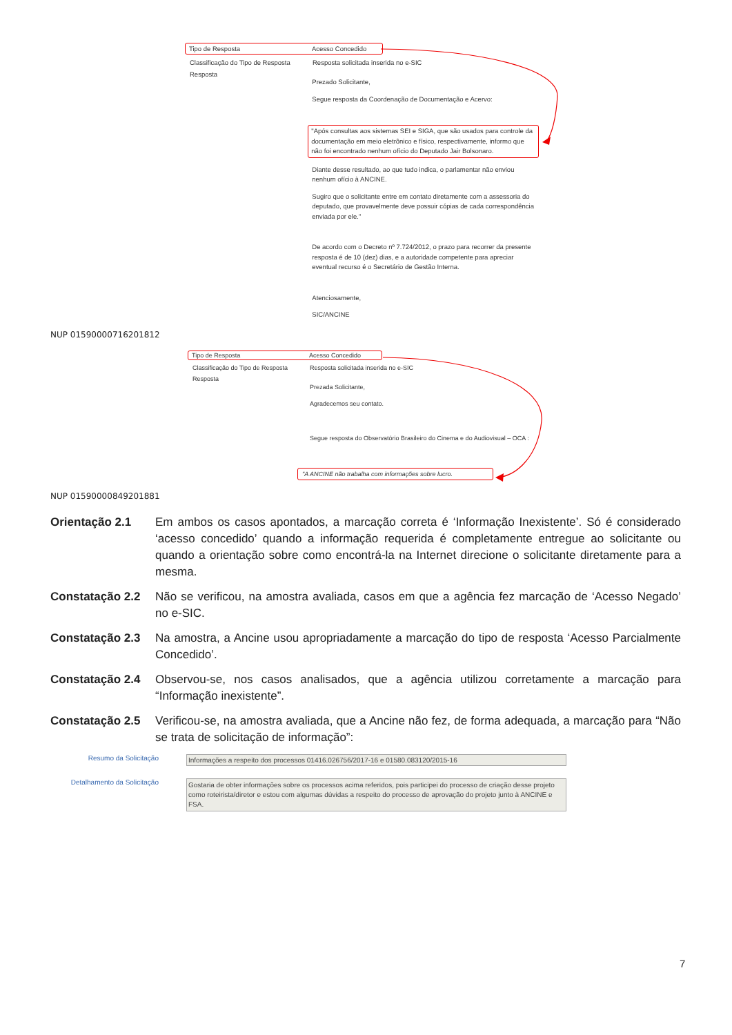Tipo de Resposta Acesso Concedido
Classificação do Tipo de Resposta Resposta solicitada inserida no e-SIC
Resposta
Prezado Solicitante,
Segue resposta da Coordenação de Documentação e Acervo:
"Após consultas aos sistemas SEI e SIGA, que são usados para controle da documentação em meio eletrônico e físico, respectivamente, informo que não foi encontrado nenhum ofício do Deputado Jair Bolsonaro.
Diante desse resultado, ao que tudo indica, o parlamentar não enviou nenhum ofício à ANCINE.
Sugiro que o solicitante entre em contato diretamente com a assessoria do deputado, que provavelmente deve possuir cópias de cada correspondência enviada por ele."
De acordo com o Decreto nº 7.724/2012, o prazo para recorrer da presente resposta é de 10 (dez) dias, e a autoridade competente para apreciar eventual recurso é o Secretário de Gestão Interna.
Atenciosamente,
SIC/ANCINE
NUP 01590000716201812
Tipo de Resposta Acesso Concedido
Classificação do Tipo de Resposta Resposta solicitada inserida no e-SIC
Resposta
Prezada Solicitante,
Agradecemos seu contato.
Segue resposta do Observatório Brasileiro do Cinema e do Audiovisual – OCA :
"A ANCINE não trabalha com informações sobre lucro.
NUP 01590000849201881
Orientação 2.1 Em ambos os casos apontados, a marcação correta é ‘Informação Inexistente’. Só é considerado ‘acesso concedido’ quando a informação requerida é completamente entregue ao solicitante ou quando a orientação sobre como encontrá-la na Internet direcione o solicitante diretamente para a mesma.
Constatação 2.2
Não se verificou, na amostra avaliada, casos em que a agência fez marcação de ‘Acesso Negado’ no e-SIC.
Constatação 2.3
Na amostra, a Ancine usou apropriadamente a marcação do tipo de resposta ‘Acesso Parcialmente Concedido’.
Constatação 2.4
Observou-se, nos casos analisados, que a agência utilizou corretamente a marcação para “Informação inexistente”.
Constatação 2.5
Verificou-se, na amostra avaliada, que a Ancine não fez, de forma adequada, a marcação para “Não se trata de solicitação de informação”:
Resumo da Solicitação Informações a respeito dos processos 01416.026756/2017-16 e 01580.083120/2015-16
Detalhamento da Solicitação Gostaria de obter informações sobre os processos acima referidos, pois participei do processo de criação desse projeto como roteirista/diretor e estou com algumas dúvidas a respeito do processo de aprovação do projeto junto à ANCINE e FSA.
7